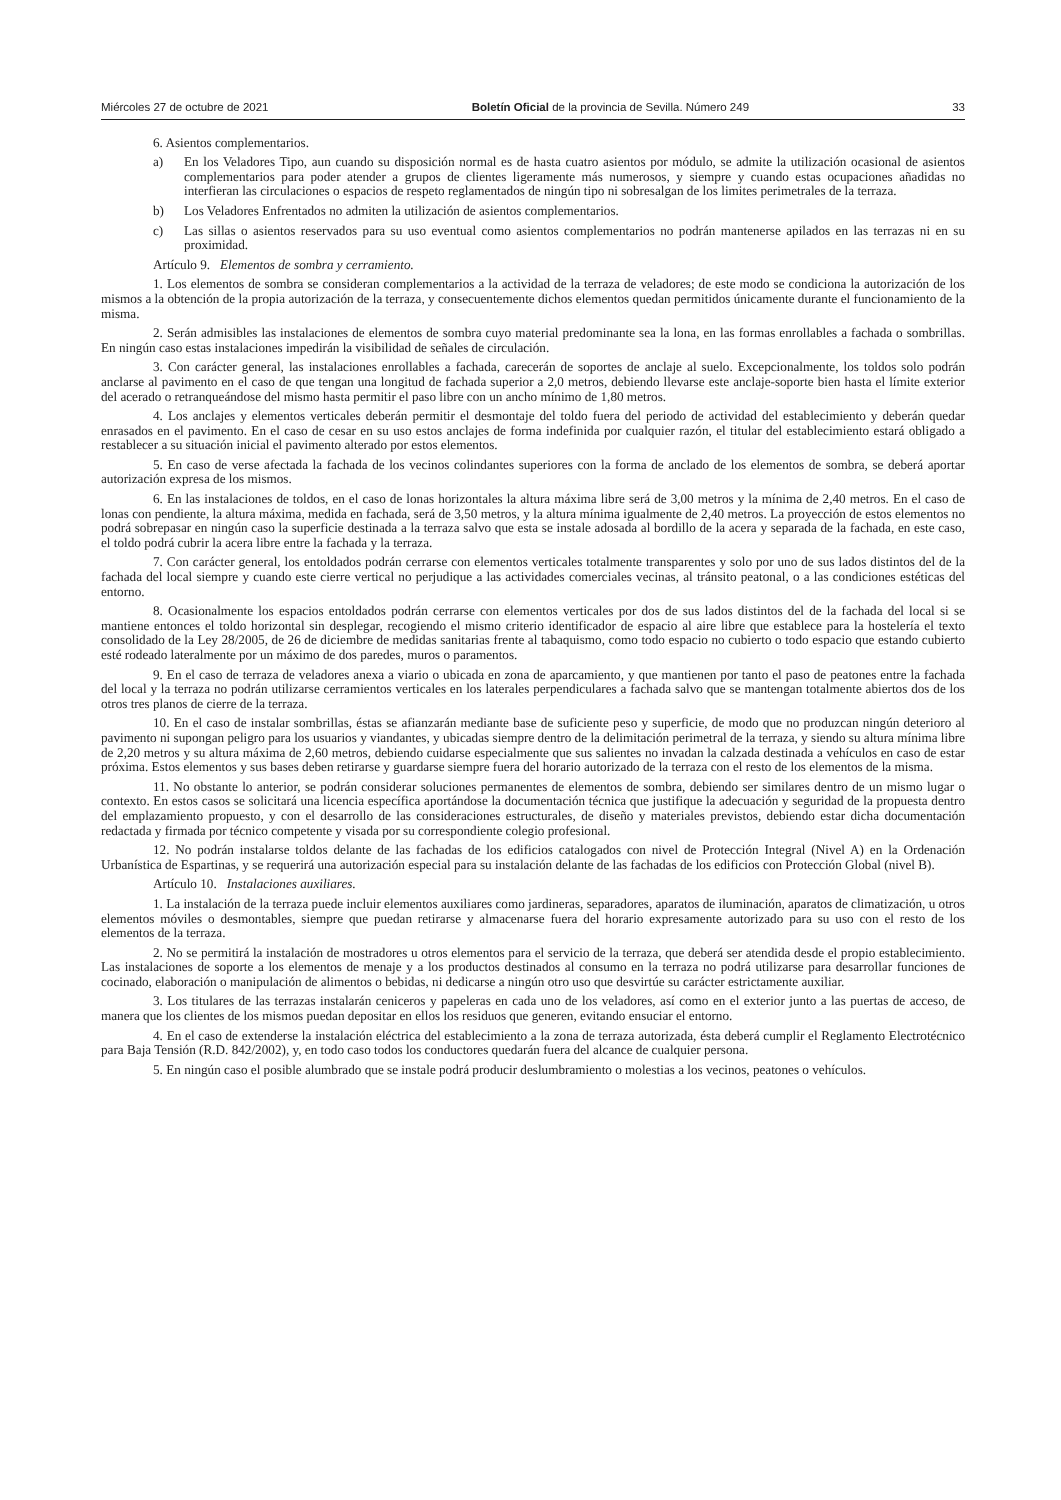Miércoles 27 de octubre de 2021 Boletín Oficial de la provincia de Sevilla. Número 249 33
6. Asientos complementarios.
a) En los Veladores Tipo, aun cuando su disposición normal es de hasta cuatro asientos por módulo, se admite la utilización ocasional de asientos complementarios para poder atender a grupos de clientes ligeramente más numerosos, y siempre y cuando estas ocupaciones añadidas no interfieran las circulaciones o espacios de respeto reglamentados de ningún tipo ni sobresalgan de los limites perimetrales de la terraza.
b) Los Veladores Enfrentados no admiten la utilización de asientos complementarios.
c) Las sillas o asientos reservados para su uso eventual como asientos complementarios no podrán mantenerse apilados en las terrazas ni en su proximidad.
Artículo 9. Elementos de sombra y cerramiento.
1. Los elementos de sombra se consideran complementarios a la actividad de la terraza de veladores; de este modo se condiciona la autorización de los mismos a la obtención de la propia autorización de la terraza, y consecuentemente dichos elementos quedan permitidos únicamente durante el funcionamiento de la misma.
2. Serán admisibles las instalaciones de elementos de sombra cuyo material predominante sea la lona, en las formas enrollables a fachada o sombrillas. En ningún caso estas instalaciones impedirán la visibilidad de señales de circulación.
3. Con carácter general, las instalaciones enrollables a fachada, carecerán de soportes de anclaje al suelo. Excepcionalmente, los toldos solo podrán anclarse al pavimento en el caso de que tengan una longitud de fachada superior a 2,0 metros, debiendo llevarse este anclaje-soporte bien hasta el límite exterior del acerado o retranqueándose del mismo hasta permitir el paso libre con un ancho mínimo de 1,80 metros.
4. Los anclajes y elementos verticales deberán permitir el desmontaje del toldo fuera del periodo de actividad del establecimiento y deberán quedar enrasados en el pavimento. En el caso de cesar en su uso estos anclajes de forma indefinida por cualquier razón, el titular del establecimiento estará obligado a restablecer a su situación inicial el pavimento alterado por estos elementos.
5. En caso de verse afectada la fachada de los vecinos colindantes superiores con la forma de anclado de los elementos de sombra, se deberá aportar autorización expresa de los mismos.
6. En las instalaciones de toldos, en el caso de lonas horizontales la altura máxima libre será de 3,00 metros y la mínima de 2,40 metros. En el caso de lonas con pendiente, la altura máxima, medida en fachada, será de 3,50 metros, y la altura mínima igualmente de 2,40 metros. La proyección de estos elementos no podrá sobrepasar en ningún caso la superficie destinada a la terraza salvo que esta se instale adosada al bordillo de la acera y separada de la fachada, en este caso, el toldo podrá cubrir la acera libre entre la fachada y la terraza.
7. Con carácter general, los entoldados podrán cerrarse con elementos verticales totalmente transparentes y solo por uno de sus lados distintos del de la fachada del local siempre y cuando este cierre vertical no perjudique a las actividades comerciales vecinas, al tránsito peatonal, o a las condiciones estéticas del entorno.
8. Ocasionalmente los espacios entoldados podrán cerrarse con elementos verticales por dos de sus lados distintos del de la fachada del local si se mantiene entonces el toldo horizontal sin desplegar, recogiendo el mismo criterio identificador de espacio al aire libre que establece para la hostelería el texto consolidado de la Ley 28/2005, de 26 de diciembre de medidas sanitarias frente al tabaquismo, como todo espacio no cubierto o todo espacio que estando cubierto esté rodeado lateralmente por un máximo de dos paredes, muros o paramentos.
9. En el caso de terraza de veladores anexa a viario o ubicada en zona de aparcamiento, y que mantienen por tanto el paso de peatones entre la fachada del local y la terraza no podrán utilizarse cerramientos verticales en los laterales perpendiculares a fachada salvo que se mantengan totalmente abiertos dos de los otros tres planos de cierre de la terraza.
10. En el caso de instalar sombrillas, éstas se afianzarán mediante base de suficiente peso y superficie, de modo que no produzcan ningún deterioro al pavimento ni supongan peligro para los usuarios y viandantes, y ubicadas siempre dentro de la delimitación perimetral de la terraza, y siendo su altura mínima libre de 2,20 metros y su altura máxima de 2,60 metros, debiendo cuidarse especialmente que sus salientes no invadan la calzada destinada a vehículos en caso de estar próxima. Estos elementos y sus bases deben retirarse y guardarse siempre fuera del horario autorizado de la terraza con el resto de los elementos de la misma.
11. No obstante lo anterior, se podrán considerar soluciones permanentes de elementos de sombra, debiendo ser similares dentro de un mismo lugar o contexto. En estos casos se solicitará una licencia específica aportándose la documentación técnica que justifique la adecuación y seguridad de la propuesta dentro del emplazamiento propuesto, y con el desarrollo de las consideraciones estructurales, de diseño y materiales previstos, debiendo estar dicha documentación redactada y firmada por técnico competente y visada por su correspondiente colegio profesional.
12. No podrán instalarse toldos delante de las fachadas de los edificios catalogados con nivel de Protección Integral (Nivel A) en la Ordenación Urbanística de Espartinas, y se requerirá una autorización especial para su instalación delante de las fachadas de los edificios con Protección Global (nivel B).
Artículo 10. Instalaciones auxiliares.
1. La instalación de la terraza puede incluir elementos auxiliares como jardineras, separadores, aparatos de iluminación, aparatos de climatización, u otros elementos móviles o desmontables, siempre que puedan retirarse y almacenarse fuera del horario expresamente autorizado para su uso con el resto de los elementos de la terraza.
2. No se permitirá la instalación de mostradores u otros elementos para el servicio de la terraza, que deberá ser atendida desde el propio establecimiento. Las instalaciones de soporte a los elementos de menaje y a los productos destinados al consumo en la terraza no podrá utilizarse para desarrollar funciones de cocinado, elaboración o manipulación de alimentos o bebidas, ni dedicarse a ningún otro uso que desvirtúe su carácter estrictamente auxiliar.
3. Los titulares de las terrazas instalarán ceniceros y papeleras en cada uno de los veladores, así como en el exterior junto a las puertas de acceso, de manera que los clientes de los mismos puedan depositar en ellos los residuos que generen, evitando ensuciar el entorno.
4. En el caso de extenderse la instalación eléctrica del establecimiento a la zona de terraza autorizada, ésta deberá cumplir el Reglamento Electrotécnico para Baja Tensión (R.D. 842/2002), y, en todo caso todos los conductores quedarán fuera del alcance de cualquier persona.
5. En ningún caso el posible alumbrado que se instale podrá producir deslumbramiento o molestias a los vecinos, peatones o vehículos.